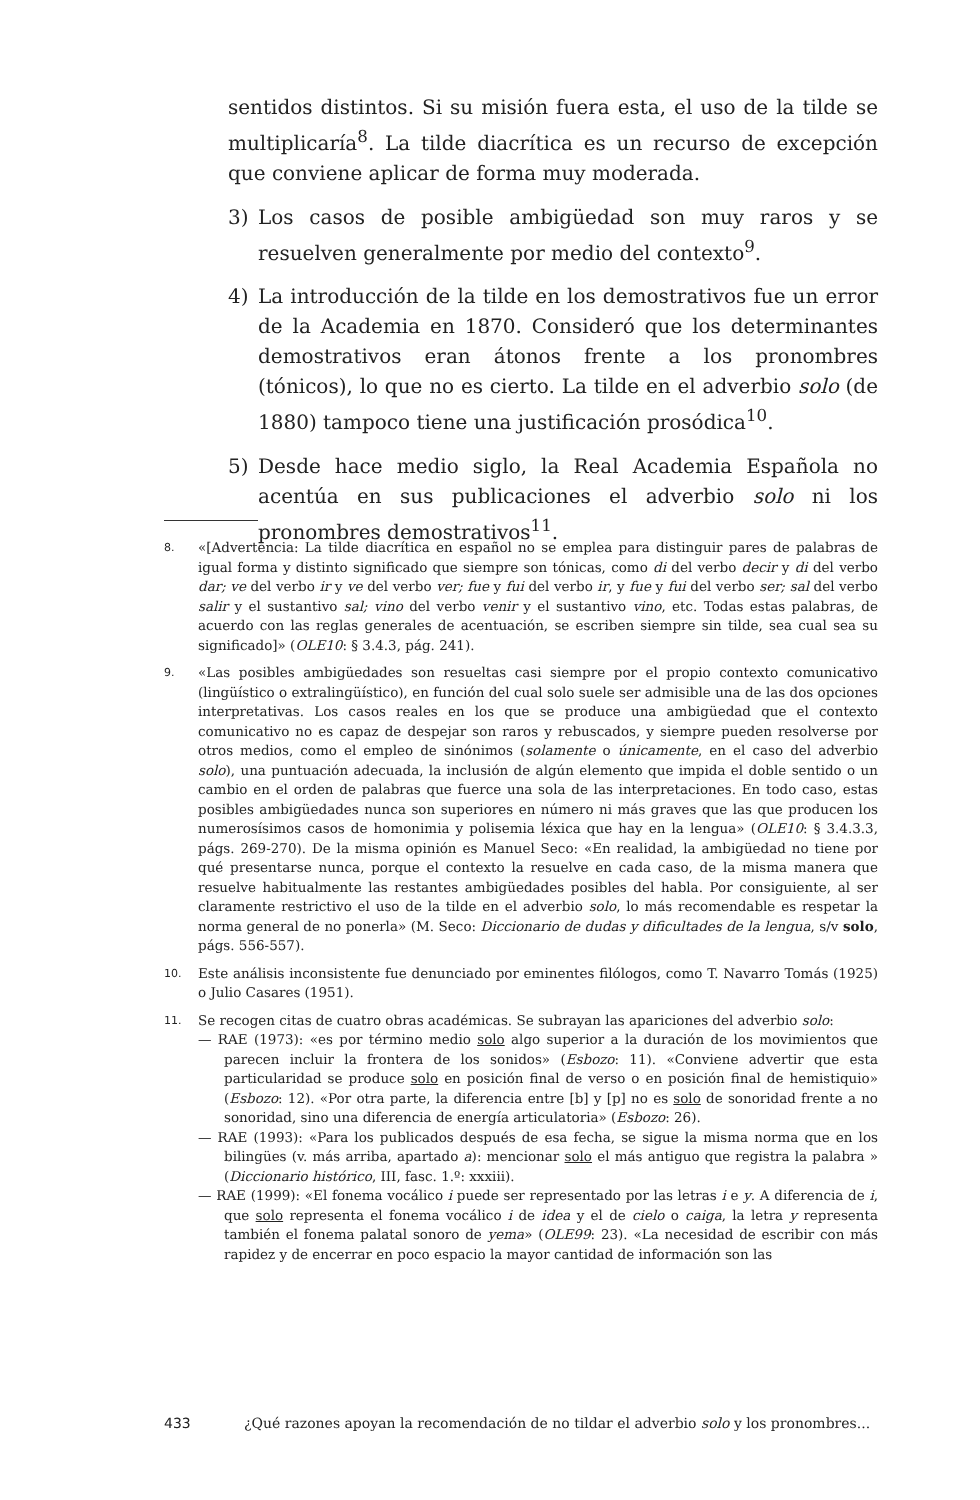sentidos distintos. Si su misión fuera esta, el uso de la tilde se multiplicaría<sup>8</sup>. La tilde diacrítica es un recurso de excepción que conviene aplicar de forma muy moderada.
3) Los casos de posible ambigüedad son muy raros y se resuelven generalmente por medio del contexto<sup>9</sup>.
4) La introducción de la tilde en los demostrativos fue un error de la Academia en 1870. Consideró que los determinantes demostrativos eran átonos frente a los pronombres (tónicos), lo que no es cierto. La tilde en el adverbio solo (de 1880) tampoco tiene una justificación prosódica<sup>10</sup>.
5) Desde hace medio siglo, la Real Academia Española no acentúa en sus publicaciones el adverbio solo ni los pronombres demostrativos<sup>11</sup>.
8. «[Advertencia: La tilde diacrítica en español no se emplea para distinguir pares de palabras de igual forma y distinto significado que siempre son tónicas, como di del verbo decir y di del verbo dar; ve del verbo ir y ve del verbo ver; fue y fui del verbo ir, y fue y fui del verbo ser; sal del verbo salir y el sustantivo sal; vino del verbo venir y el sustantivo vino, etc. Todas estas palabras, de acuerdo con las reglas generales de acentuación, se escriben siempre sin tilde, sea cual sea su significado]» (OLE10: § 3.4.3, pág. 241).
9. «Las posibles ambigüedades son resueltas casi siempre por el propio contexto comunicativo (lingüístico o extralingüístico), en función del cual solo suele ser admisible una de las dos opciones interpretativas. Los casos reales en los que se produce una ambigüedad que el contexto comunicativo no es capaz de despejar son raros y rebuscados, y siempre pueden resolverse por otros medios, como el empleo de sinónimos (solamente o únicamente, en el caso del adverbio solo), una puntuación adecuada, la inclusión de algún elemento que impida el doble sentido o un cambio en el orden de palabras que fuerce una sola de las interpretaciones. En todo caso, estas posibles ambigüedades nunca son superiores en número ni más graves que las que producen los numerosísimos casos de homonimia y polisemia léxica que hay en la lengua» (OLE10: § 3.4.3.3, págs. 269-270). De la misma opinión es Manuel Seco: «En realidad, la ambigüedad no tiene por qué presentarse nunca, porque el contexto la resuelve en cada caso, de la misma manera que resuelve habitualmente las restantes ambigüedades posibles del habla. Por consiguiente, al ser claramente restrictivo el uso de la tilde en el adverbio solo, lo más recomendable es respetar la norma general de no ponerla» (M. Seco: Diccionario de dudas y dificultades de la lengua, s/v solo, págs. 556-557).
10. Este análisis inconsistente fue denunciado por eminentes filólogos, como T. Navarro Tomás (1925) o Julio Casares (1951).
11. Se recogen citas de cuatro obras académicas. Se subrayan las apariciones del adverbio solo:
— RAE (1973): «es por término medio solo algo superior a la duración de los movimientos que parecen incluir la frontera de los sonidos» (Esbozo: 11). «Conviene advertir que esta particularidad se produce solo en posición final de verso o en posición final de hemistiquio» (Esbozo: 12). «Por otra parte, la diferencia entre [b] y [p] no es solo de sonoridad frente a no sonoridad, sino una diferencia de energía articulatoria» (Esbozo: 26).
— RAE (1993): «Para los publicados después de esa fecha, se sigue la misma norma que en los bilingües (v. más arriba, apartado a): mencionar solo el más antiguo que registra la palabra » (Diccionario histórico, III, fasc. 1.º: xxxiii).
— RAE (1999): «El fonema vocálico i puede ser representado por las letras i e y. A diferencia de i, que solo representa el fonema vocálico i de idea y el de cielo o caiga, la letra y representa también el fonema palatal sonoro de yema» (OLE99: 23). «La necesidad de escribir con más rapidez y de encerrar en poco espacio la mayor cantidad de información son las
433 ¿Qué razones apoyan la recomendación de no tildar el adverbio solo y los pronombres...